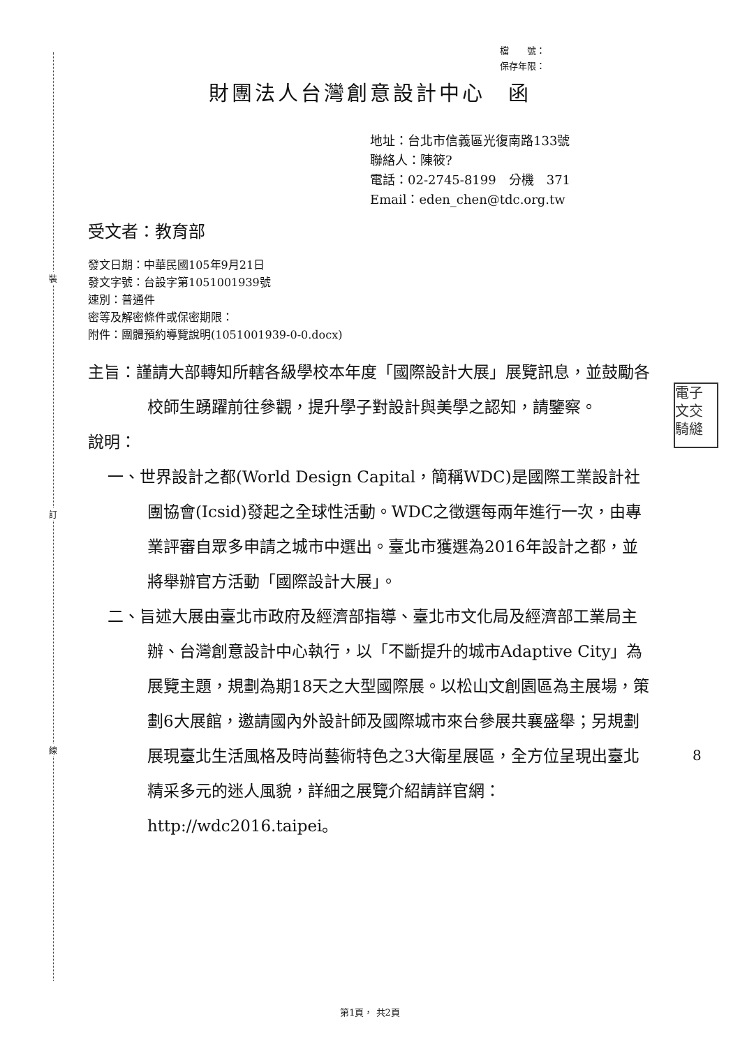裝
訂
線
檔　　號：
保存年限：
財團法人台灣創意設計中心　函
地址：台北市信義區光復南路133號
聯絡人：陳筱?
電話：02-2745-8199　分機　371
Email：eden_chen@tdc.org.tw
受文者：教育部
發文日期：中華民國105年9月21日
發文字號：台設字第1051001939號
速別：普通件
密等及解密條件或保密期限：
附件：團體預約導覽說明(1051001939-0-0.docx)
主旨：謹請大部轉知所轄各級學校本年度「國際設計大展」展覽訊息，並鼓勵各校師生踴躍前往參觀，提升學子對設計與美學之認知，請鑒察。
說明：
一、世界設計之都(World Design Capital，簡稱WDC)是國際工業設計社團協會(Icsid)發起之全球性活動。WDC之徵選每兩年進行一次，由專業評審自眾多申請之城市中選出。臺北市獲選為2016年設計之都，並將舉辦官方活動「國際設計大展」。
二、旨述大展由臺北市政府及經濟部指導、臺北市文化局及經濟部工業局主辦、台灣創意設計中心執行，以「不斷提升的城市Adaptive City」為展覽主題，規劃為期18天之大型國際展。以松山文創園區為主展場，策劃6大展館，邀請國內外設計師及國際城市來台參展共襄盛舉；另規劃展現臺北生活風格及時尚藝術特色之3大衛星展區，全方位呈現出臺北精采多元的迷人風貌，詳細之展覽介紹請詳官網：http://wdc2016.taipei。
電子
文交
騎縫
8
第1頁， 共2頁